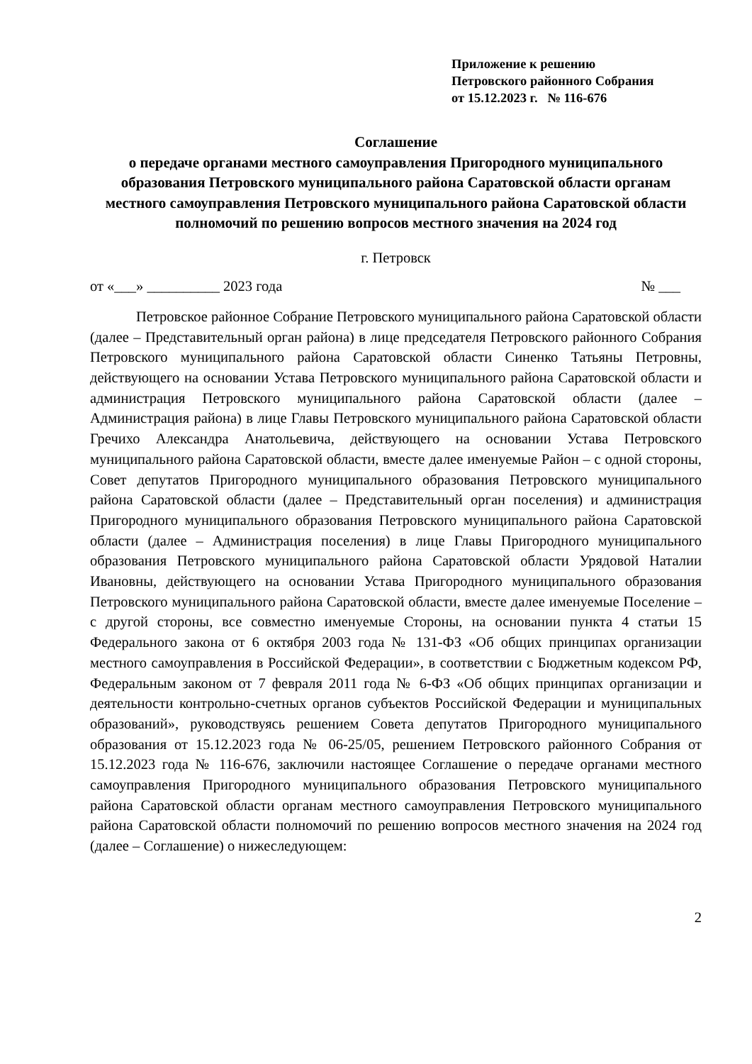Приложение к решению
Петровского районного Собрания
от 15.12.2023 г. № 116-676
Соглашение
о передаче органами местного самоуправления Пригородного муниципального образования Петровского муниципального района Саратовской области органам местного самоуправления Петровского муниципального района Саратовской области полномочий по решению вопросов местного значения на 2024 год
г. Петровск
от «___» __________ 2023 года № ___
Петровское районное Собрание Петровского муниципального района Саратовской области (далее – Представительный орган района) в лице председателя Петровского районного Собрания Петровского муниципального района Саратовской области Синенко Татьяны Петровны, действующего на основании Устава Петровского муниципального района Саратовской области и администрация Петровского муниципального района Саратовской области (далее – Администрация района) в лице Главы Петровского муниципального района Саратовской области Гречихо Александра Анатольевича, действующего на основании Устава Петровского муниципального района Саратовской области, вместе далее именуемые Район – с одной стороны, Совет депутатов Пригородного муниципального образования Петровского муниципального района Саратовской области (далее – Представительный орган поселения) и администрация Пригородного муниципального образования Петровского муниципального района Саратовской области (далее – Администрация поселения) в лице Главы Пригородного муниципального образования Петровского муниципального района Саратовской области Урядовой Наталии Ивановны, действующего на основании Устава Пригородного муниципального образования Петровского муниципального района Саратовской области, вместе далее именуемые Поселение – с другой стороны, все совместно именуемые Стороны, на основании пункта 4 статьи 15 Федерального закона от 6 октября 2003 года № 131-ФЗ «Об общих принципах организации местного самоуправления в Российской Федерации», в соответствии с Бюджетным кодексом РФ, Федеральным законом от 7 февраля 2011 года № 6-ФЗ «Об общих принципах организации и деятельности контрольно-счетных органов субъектов Российской Федерации и муниципальных образований», руководствуясь решением Совета депутатов Пригородного муниципального образования от 15.12.2023 года № 06-25/05, решением Петровского районного Собрания от 15.12.2023 года № 116-676, заключили настоящее Соглашение о передаче органами местного самоуправления Пригородного муниципального образования Петровского муниципального района Саратовской области органам местного самоуправления Петровского муниципального района Саратовской области полномочий по решению вопросов местного значения на 2024 год (далее – Соглашение) о нижеследующем:
2